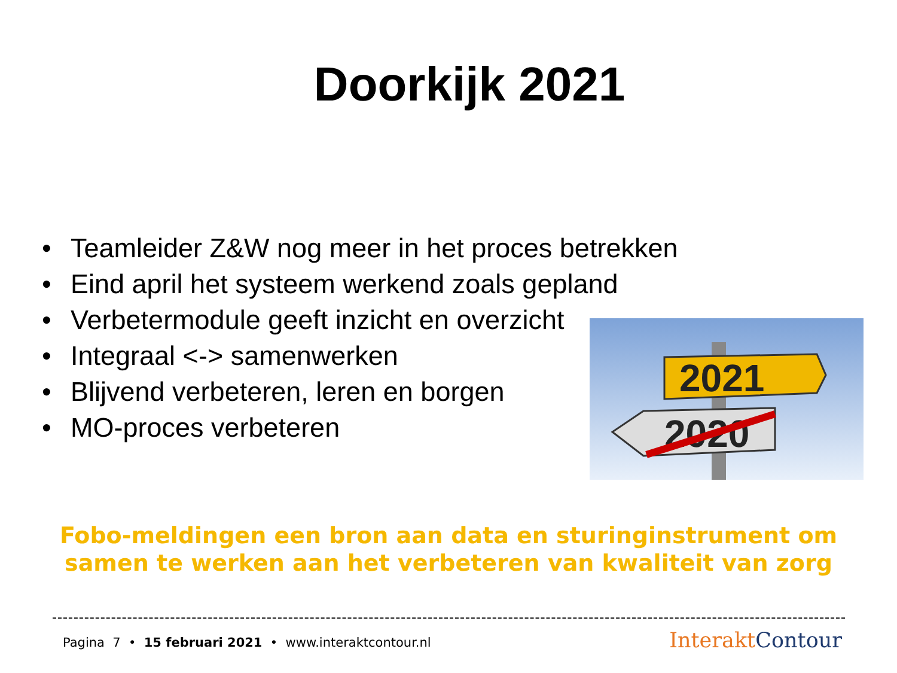Doorkijk 2021
• Teamleider Z&W nog meer in het proces betrekken
• Eind april het systeem werkend zoals gepland
• Verbetermodule geeft inzicht en overzicht
• Integraal <-> samenwerken
• Blijvend verbeteren, leren en borgen
• MO-proces verbeteren
2021
2020
Fobo-meldingen een bron aan data en sturinginstrument om samen te werken aan het verbeteren van kwaliteit van zorg
Pagina 7 • 15 februari 2021 • www.interaktcontour.nl
Interakt Contour